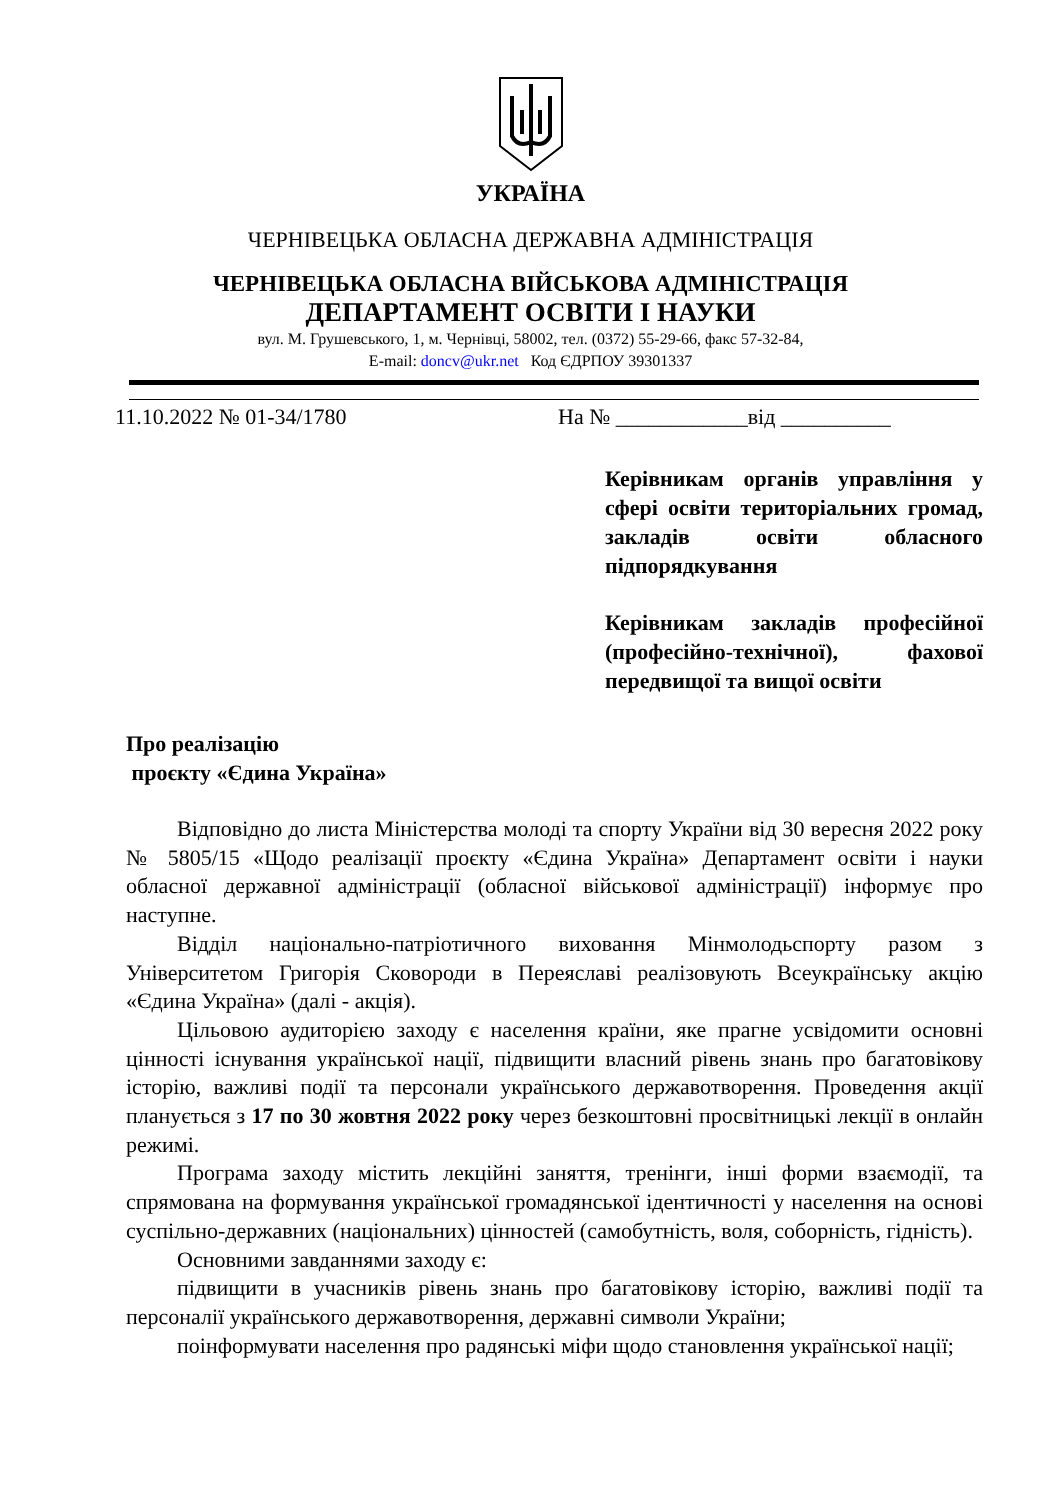УКРАЇНА
ЧЕРНІВЕЦЬКА ОБЛАСНА ДЕРЖАВНА АДМІНІСТРАЦІЯ
ЧЕРНІВЕЦЬКА ОБЛАСНА ВІЙСЬКОВА АДМІНІСТРАЦІЯ
ДЕПАРТАМЕНТ ОСВІТИ І НАУКИ
вул. М. Грушевського, 1, м. Чернівці, 58002, тел. (0372) 55-29-66, факс 57-32-84,
E-mail: doncv@ukr.net Код ЄДРПОУ 39301337
11.10.2022 № 01-34/1780 На № ____________від __________
Керівникам органів управління у сфері освіти територіальних громад, закладів освіти обласного підпорядкування
Керівникам закладів професійної (професійно-технічної), фахової передвищої та вищої освіти
Про реалізацію
проєкту «Єдина Україна»
Відповідно до листа Міністерства молоді та спорту України від 30 вересня 2022 року № 5805/15 «Щодо реалізації проєкту «Єдина Україна» Департамент освіти і науки обласної державної адміністрації (обласної військової адміністрації) інформує про наступне.
Відділ національно-патріотичного виховання Мінмолодьспорту разом з Університетом Григорія Сковороди в Переяславі реалізовують Всеукраїнську акцію «Єдина Україна» (далі - акція).
Цільовою аудиторією заходу є населення країни, яке прагне усвідомити основні цінності існування української нації, підвищити власний рівень знань про багатовікову історію, важливі події та персонали українського державотворення. Проведення акції планується з 17 по 30 жовтня 2022 року через безкоштовні просвітницькі лекції в онлайн режимі.
Програма заходу містить лекційні заняття, тренінги, інші форми взаємодії, та спрямована на формування української громадянської ідентичності у населення на основі суспільно-державних (національних) цінностей (самобутність, воля, соборність, гідність).
Основними завданнями заходу є:
підвищити в учасників рівень знань про багатовікову історію, важливі події та персоналії українського державотворення, державні символи України;
поінформувати населення про радянські міфи щодо становлення української нації;